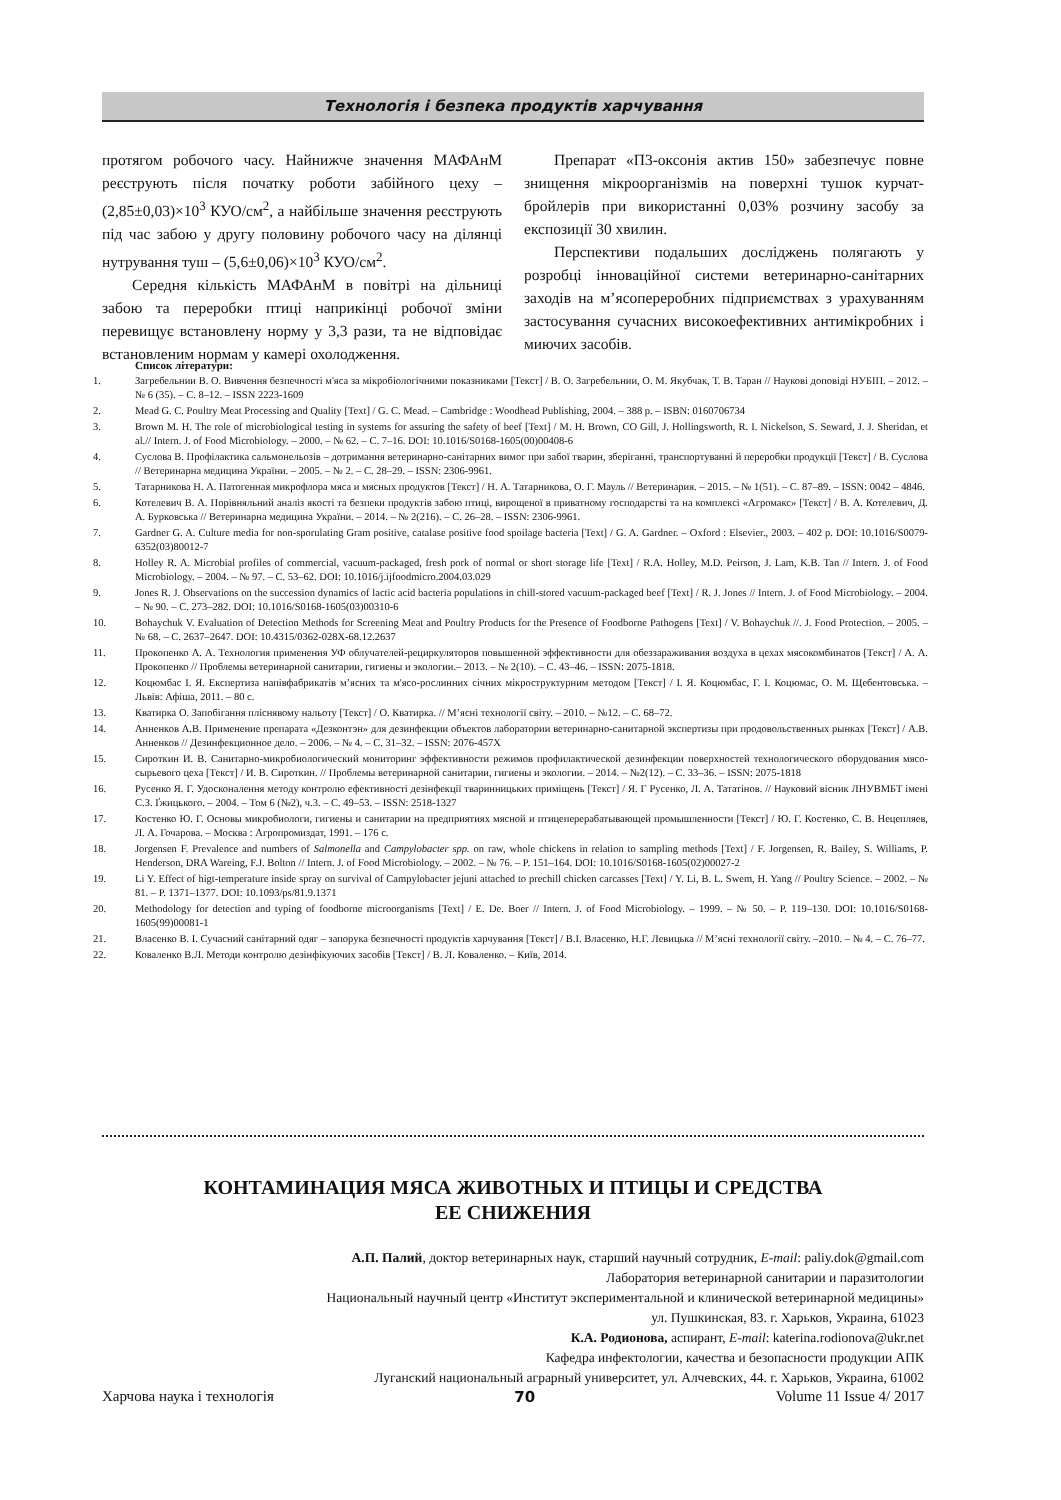Технологія і безпека продуктів харчування
протягом робочого часу. Найнижче значення МАФАнМ реєструють після початку роботи забійного цеху – (2,85±0,03)×10<sup>3</sup> КУО/см<sup>2</sup>, а найбільше значення реєструють під час забою у другу половину робочого часу на ділянці нутрування туш – (5,6±0,06)×10<sup>3</sup> КУО/см<sup>2</sup>.
Середня кількість МАФАнМ в повітрі на дільниці забою та переробки птиці наприкінці робочої зміни перевищує встановлену норму у 3,3 рази, та не відповідає встановленим нормам у камері охолодження.
Препарат «П3-оксонія актив 150» забезпечує повне знищення мікроорганізмів на поверхні тушок курчат-бройлерів при використанні 0,03% розчину засобу за експозиції 30 хвилин.
Перспективи подальших досліджень полягають у розробці інноваційної системи ветеринарно-санітарних заходів на м’ясопереробних підприємствах з урахуванням застосування сучасних високоефективних антимікробних і миючих засобів.
Список літератури:
1. Загребельнии В. О. Вивчення безпечності м'яса за мікробіологічними показниками [Текст] / В. О. Загребельнии, О. М. Якубчак, Т. В. Таран // Наукові доповіді НУБІП. – 2012. – № 6 (35). – С. 8–12. – ISSN 2223-1609
2. Mead G. C. Poultry Meat Processing and Quality [Text] / G. C. Mead. – Cambridge : Woodhead Publishing, 2004. – 388 p. – ISBN: 0160706734
3. Brown M. H. The role of microbiological testing in systems for assuring the safety of beef [Text] / M. H. Brown, CO Gill, J. Hollingsworth, R. I. Nickelson, S. Seward, J. J. Sheridan, et al.// Intern. J. of Food Microbiology. – 2000. – № 62. – С. 7–16. DOI: 10.1016/S0168-1605(00)00408-6
4. Суслова В. Профілактика сальмонельозів – дотримання ветеринарно-санітарних вимог при забої тварин, зберіганні, транспортуванні й переробки продукції [Текст] / В. Суслова // Ветеринарна медицина України. – 2005. – № 2. – С. 28–29. – ISSN: 2306-9961.
5. Татарникова Н. А. Патогенная микрофлора мяса и мясных продуктов [Текст] / Н. А. Татарникова, О. Г. Мауль // Ветеринария. – 2015. – № 1(51). – С. 87–89. – ISSN: 0042 – 4846.
6. Котелевич В. А. Порівняльний аналіз якості та безпеки продуктів забою птиці, вирощеної в приватному господарстві та на комплексі «Агромакс» [Текст] / В. А. Котелевич, Д. А. Бурковська // Ветеринарна медицина України. – 2014. – № 2(216). – С. 26–28. – ISSN: 2306-9961.
7. Gardner G. A. Culture media for non-sporulating Gram positive, catalase positive food spoilage bacteria [Text] / G. A. Gardner. – Oxford : Elsevier., 2003. – 402 p. DOI: 10.1016/S0079-6352(03)80012-7
8. Holley R. A. Microbial profiles of commercial, vacuum-packaged, fresh pork of normal or short storage life [Text] / R.A. Holley, M.D. Peirson, J. Lam, K.B. Tan // Intern. J. of Food Microbiology. – 2004. – № 97. – С. 53–62. DOI: 10.1016/j.ijfoodmicro.2004.03.029
9. Jones R. J. Observations on the succession dynamics of lactic acid bacteria populations in chill-stored vacuum-packaged beef [Text] / R. J. Jones // Intern. J. of Food Microbiology. – 2004. – № 90. – С. 273–282. DOI: 10.1016/S0168-1605(03)00310-6
10. Bohaychuk V. Evaluation of Detection Methods for Screening Meat and Poultry Products for the Presence of Foodborne Pathogens [Text] / V. Bohaychuk //. J. Food Protection. – 2005. – № 68. – С. 2637–2647. DOI: 10.4315/0362-028X-68.12.2637
11. Прокопенко А. А. Технология применения УФ облучателей-рециркуляторов повышенной эффективности для обеззараживания воздуха в цехах мясокомбинатов [Текст] / А. А. Прокопенко // Проблемы ветеринарной санитарии, гигиены и экологии.– 2013. – № 2(10). – С. 43–46. – ISSN: 2075-1818.
12. Коцюмбас І. Я. Експертиза напівфабрикатів м’ясних та м'ясо-рослинних січних мікроструктурним методом [Текст] / І. Я. Коцюмбас, Г. І. Коцюмас, О. М. Щебентовська. – Львів: Афіша, 2011. – 80 с.
13. Кватирка О. Запобігання пліснявому нальоту [Текст] / О. Кватирка. // М’ясні технології світу. – 2010. – №12. – С. 68–72.
14. Анненков А.В. Применение препарата «Дезконтэн» для дезинфекции объектов лаборатории ветеринарно-санитарной экспертизы при продовольственных рынках [Текст] / А.В. Анненков // Дезинфекционное дело. – 2006. – № 4. – С. 31–32. – ISSN: 2076-457X
15. Сироткин И. В. Санитарно-микробиологический мониторинг эффективности режимов профилактической дезинфекции поверхностей технологического оборудования мясо-сырьевого цеха [Текст] / И. В. Сироткин. // Проблемы ветеринарной санитарии, гигиены и экологии. – 2014. – №2(12). – С. 33–36. – ISSN: 2075-1818
16. Русенко Я. Г. Удосконалення методу контролю ефективності дезінфекції тваринницьких приміщень [Текст] / Я. Г Русенко, Л. А. Тататінов. // Науковий вісник ЛНУВМБТ імені С.З. Ґжицького. – 2004. – Том 6 (№2), ч.3. – С. 49–53. – ISSN: 2518-1327
17. Костенко Ю. Г. Основы микробиологи, гигиены и санитарии на предприятиях мясной и птицеперерабатывающей промышленности [Текст] / Ю. Г. Костенко, С. В. Нецепляев, Л. А. Гочарова. – Москва : Агропромиздат, 1991. – 176 с.
18. Jorgensen F. Prevalence and numbers of Salmonella and Campylobacter spp. on raw, whole chickens in relation to sampling methods [Text] / F. Jorgensen, R. Bailey, S. Williams, P. Henderson, DRA Wareing, F.J. Bolton // Intern. J. of Food Microbiology. – 2002. – № 76. – P. 151–164. DOI: 10.1016/S0168-1605(02)00027-2
19. Li Y. Effect of higt-temperature inside spray on survival of Campylobacter jejuni attached to prechill chicken carcasses [Text] / Y. Li, B. L. Swem, H. Yang // Poultry Science. – 2002. – № 81. – P. 1371–1377. DOI: 10.1093/ps/81.9.1371
20. Methodology for detection and typing of foodborne microorganisms [Text] / E. De. Boer // Intern. J. of Food Microbiology. – 1999. – № 50. – P. 119–130. DOI: 10.1016/S0168-1605(99)00081-1
21. Власенко В. І. Сучасний санітарний одяг – запорука безпечності продуктів харчування [Текст] / В.І. Власенко, Н.Г. Левицька // М’ясні технології світу. –2010. – № 4. – С. 76–77.
22. Коваленко В.Л. Методи контролю дезінфікуючих засобів [Текст] / В. Л. Коваленко. – Київ, 2014.
КОНТАМИНАЦИЯ МЯСА ЖИВОТНЫХ И ПТИЦЫ И СРЕДСТВА
ЕЕ СНИЖЕНИЯ
А.П. Палий, доктор ветеринарных наук, старший научный сотрудник, E-mail: paliy.dok@gmail.com
Лаборатория ветеринарной санитарии и паразитологии
Национальный научный центр «Институт экспериментальной и клинической ветеринарной медицины»
ул. Пушкинская, 83. г. Харьков, Украина, 61023
К.А. Родионова, аспирант, E-mail: katerina.rodionova@ukr.net
Кафедра инфектологии, качества и безопасности продукции АПК
Луганский национальный аграрный университет, ул. Алчевских, 44. г. Харьков, Украина, 61002
Харчова наука і технологія 70 Volume 11 Issue 4/ 2017